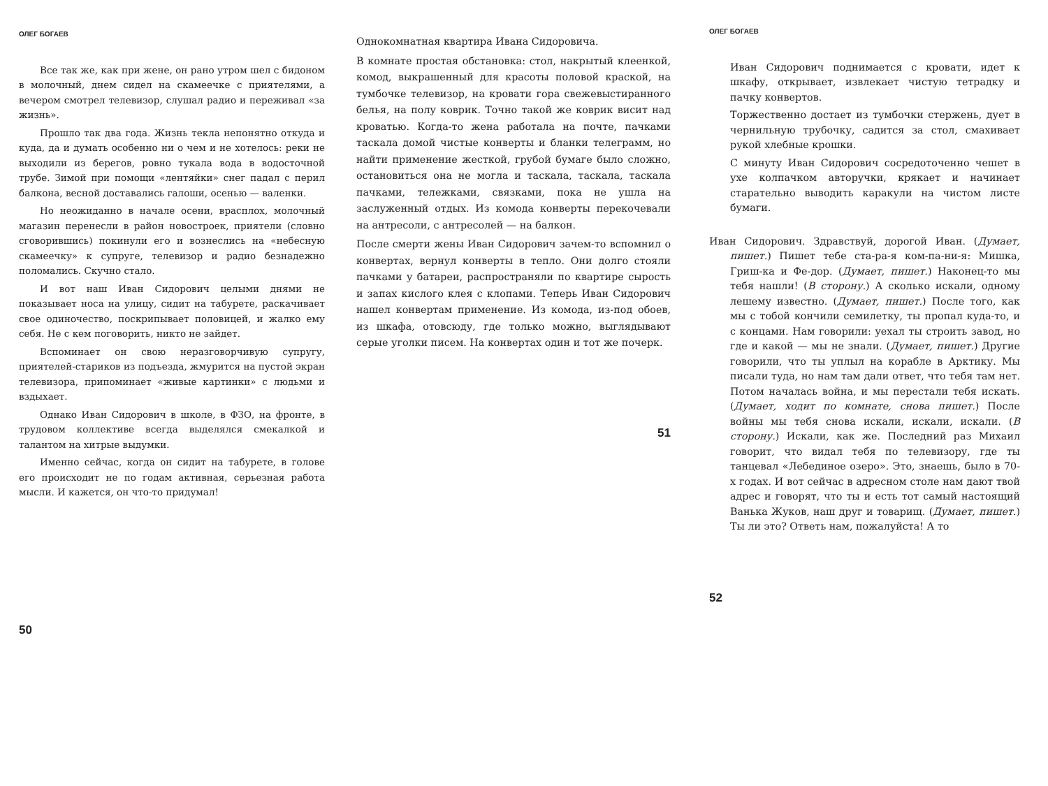ОЛЕГ БОГАЕВ
Все так же, как при жене, он рано утром шел с бидоном в молочный, днем сидел на скамеечке с приятелями, а вечером смотрел телевизор, слушал радио и переживал «за жизнь».
Прошло так два года. Жизнь текла непонятно откуда и куда, да и думать особенно ни о чем и не хотелось: реки не выходили из берегов, ровно тукала вода в водосточной трубе. Зимой при помощи «лентяйки» снег падал с перил балкона, весной доставались галоши, осенью — валенки.
Но неожиданно в начале осени, врасплох, молочный магазин перенесли в район новостроек, приятели (словно сговорившись) покинули его и вознеслись на «небесную скамеечку» к супруге, телевизор и радио безнадежно поломались. Скучно стало.
И вот наш Иван Сидорович целыми днями не показывает носа на улицу, сидит на табурете, раскачивает свое одиночество, поскрипывает половицей, и жалко ему себя. Не с кем поговорить, никто не зайдет.
Вспоминает он свою неразговорчивую супругу, приятелей-стариков из подъезда, жмурится на пустой экран телевизора, припоминает «живые картинки» с людьми и вздыхает.
Однако Иван Сидорович в школе, в ФЗО, на фронте, в трудовом коллективе всегда выделялся смекалкой и талантом на хитрые выдумки.
Именно сейчас, когда он сидит на табурете, в голове его происходит не по годам активная, серьезная работа мысли. И кажется, он что-то придумал!
50
Однокомнатная квартира Ивана Сидоровича.
В комнате простая обстановка: стол, накрытый клеенкой, комод, выкрашенный для красоты половой краской, на тумбочке телевизор, на кровати гора свежевыстиранного белья, на полу коврик. Точно такой же коврик висит над кроватью. Когда-то жена работала на почте, пачками таскала домой чистые конверты и бланки телеграмм, но найти применение жесткой, грубой бумаге было сложно, остановиться она не могла и таскала, таскала, таскала пачками, тележками, связками, пока не ушла на заслуженный отдых. Из комода конверты перекочевали на антресоли, с антресолей — на балкон.
После смерти жены Иван Сидорович зачем-то вспомнил о конвертах, вернул конверты в тепло. Они долго стояли пачками у батареи, распространяли по квартире сырость и запах кислого клея с клопами. Теперь Иван Сидорович нашел конвертам применение. Из комода, из-под обоев, из шкафа, отовсюду, где только можно, выглядывают серые уголки писем. На конвертах один и тот же почерк.
51
ОЛЕГ БОГАЕВ
Иван Сидорович поднимается с кровати, идет к шкафу, открывает, извлекает чистую тетрадку и пачку конвертов.
Торжественно достает из тумбочки стержень, дует в чернильную трубочку, садится за стол, смахивает рукой хлебные крошки.
С минуту Иван Сидорович сосредоточенно чешет в ухе колпачком авторучки, крякает и начинает старательно выводить каракули на чистом листе бумаги.
Иван Сидорович. Здравствуй, дорогой Иван. (Думает, пишет.) Пишет тебе ста-ра-я ком-па-ни-я: Мишка, Гриш-ка и Фе-дор. (Думает, пишет.) Наконец-то мы тебя нашли! (В сторону.) А сколько искали, одному лешему известно. (Думает, пишет.) После того, как мы с тобой кончили семилетку, ты пропал куда-то, и с концами. Нам говорили: уехал ты строить завод, но где и какой — мы не знали. (Думает, пишет.) Другие говорили, что ты уплыл на корабле в Арктику. Мы писали туда, но нам там дали ответ, что тебя там нет. Потом началась война, и мы перестали тебя искать. (Думает, ходит по комнате, снова пишет.) После войны мы тебя снова искали, искали, искали. (В сторону.) Искали, как же. Последний раз Михаил говорит, что видал тебя по телевизору, где ты танцевал «Лебединое озеро». Это, знаешь, было в 70-х годах. И вот сейчас в адресном столе нам дают твой адрес и говорят, что ты и есть тот самый настоящий Ванька Жуков, наш друг и товарищ. (Думает, пишет.) Ты ли это? Ответь нам, пожалуйста! А то
52